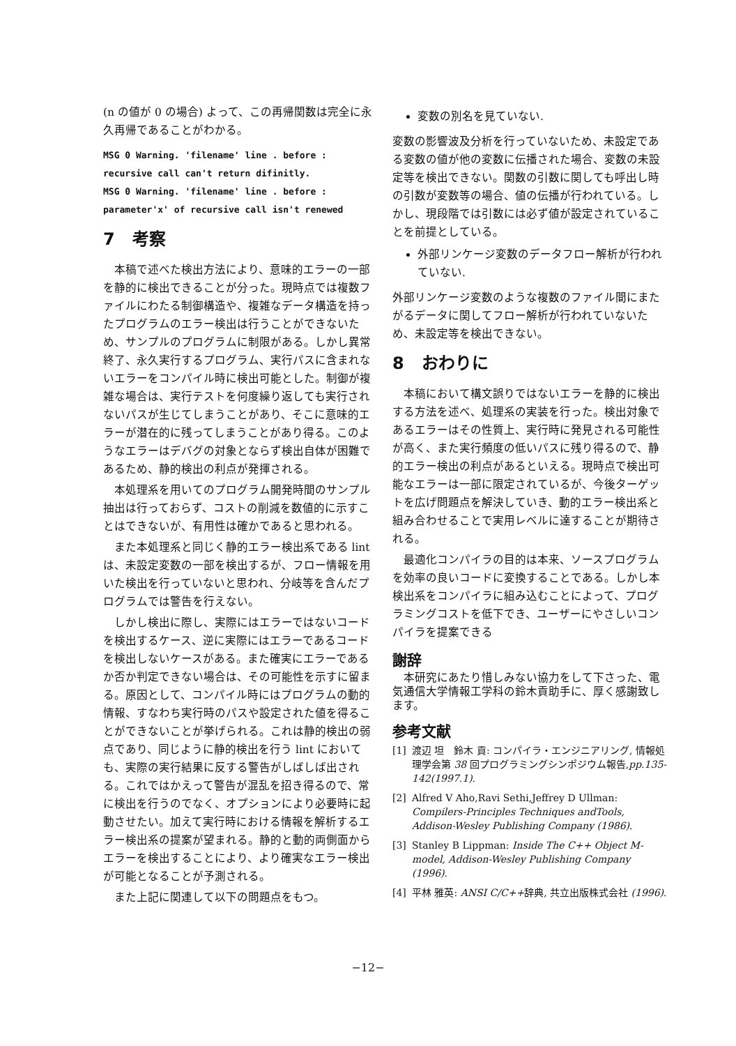(n の値が 0 の場合) よって、この再帰関数は完全に永久再帰であることがわかる。
MSG 0 Warning. 'filename' line . before :
recursive call can't return difinitly.
MSG 0 Warning. 'filename' line . before :
parameter'x' of recursive call isn't renewed
7 考察
本稿で述べた検出方法により、意味的エラーの一部を静的に検出できることが分った。現時点では複数ファイルにわたる制御構造や、複雑なデータ構造を持ったプログラムのエラー検出は行うことができないため、サンプルのプログラムに制限がある。しかし異常終了、永久実行するプログラム、実行パスに含まれないエラーをコンパイル時に検出可能とした。制御が複雑な場合は、実行テストを何度繰り返しても実行されないパスが生じてしまうことがあり、そこに意味的エラーが潜在的に残ってしまうことがあり得る。このようなエラーはデバグの対象とならず検出自体が困難であるため、静的検出の利点が発揮される。
本処理系を用いてのプログラム開発時間のサンプル抽出は行っておらず、コストの削減を数値的に示すことはできないが、有用性は確かであると思われる。
また本処理系と同じく静的エラー検出系である lint は、未設定変数の一部を検出するが、フロー情報を用いた検出を行っていないと思われ、分岐等を含んだプログラムでは警告を行えない。
しかし検出に際し、実際にはエラーではないコードを検出するケース、逆に実際にはエラーであるコードを検出しないケースがある。また確実にエラーであるか否か判定できない場合は、その可能性を示すに留まる。原因として、コンパイル時にはプログラムの動的情報、すなわち実行時のパスや設定された値を得ることができないことが挙げられる。これは静的検出の弱点であり、同じように静的検出を行う lint においても、実際の実行結果に反する警告がしばしば出される。これではかえって警告が混乱を招き得るので、常に検出を行うのでなく、オプションにより必要時に起動させたい。加えて実行時における情報を解析するエラー検出系の提案が望まれる。静的と動的両側面からエラーを検出することにより、より確実なエラー検出が可能となることが予測される。
また上記に関連して以下の問題点をもつ。
変数の別名を見ていない.
変数の影響波及分析を行っていないため、未設定である変数の値が他の変数に伝播された場合、変数の未設定等を検出できない。関数の引数に関しても呼出し時の引数が変数等の場合、値の伝播が行われている。しかし、現段階では引数には必ず値が設定されていることを前提としている。
外部リンケージ変数のデータフロー解析が行われていない.
外部リンケージ変数のような複数のファイル間にまたがるデータに関してフロー解析が行われていないため、未設定等を検出できない。
8 おわりに
本稿において構文誤りではないエラーを静的に検出する方法を述べ、処理系の実装を行った。検出対象であるエラーはその性質上、実行時に発見される可能性が高く、また実行頻度の低いパスに残り得るので、静的エラー検出の利点があるといえる。現時点で検出可能なエラーは一部に限定されているが、今後ターゲットを広げ問題点を解決していき、動的エラー検出系と組み合わせることで実用レベルに達することが期待される。
最適化コンパイラの目的は本来、ソースプログラムを効率の良いコードに変換することである。しかし本検出系をコンパイラに組み込むことによって、プログラミングコストを低下でき、ユーザーにやさしいコンパイラを提案できる
謝辞
本研究にあたり惜しみない協力をして下さった、電気通信大学情報工学科の鈴木貢助手に、厚く感謝致します。
参考文献
[1] 渡辺 坦　鈴木 貢: コンパイラ・エンジニアリング, 情報処理学会第 38 回プログラミングシンポジウム報告,pp.135-142(1997.1).
[2] Alfred V Aho,Ravi Sethi,Jeffrey D Ullman: Compilers-Principles Techniques andTools, Addison-Wesley Publishing Company (1986).
[3] Stanley B Lippman: Inside The C++ Object M-model, Addison-Wesley Publishing Company (1996).
[4] 平林 雅英: ANSI C/C++辞典, 共立出版株式会社 (1996).
−12−